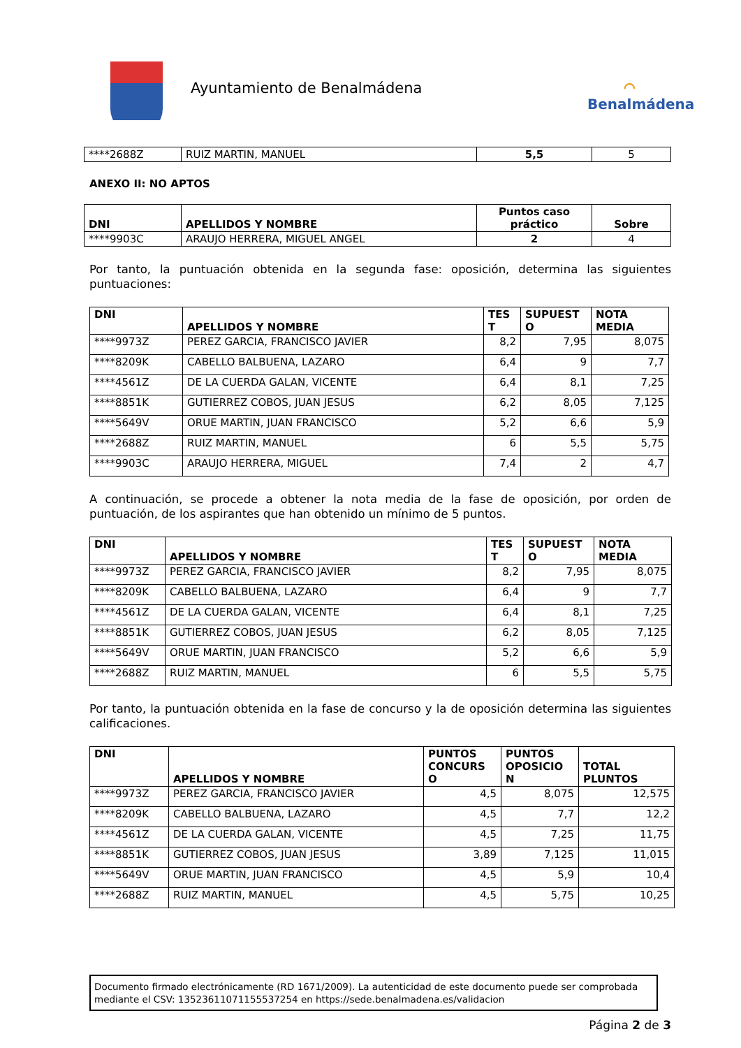Ayuntamiento de Benalmádena
⌒
Benalmádena
| ****2688Z | RUIZ MARTIN, MANUEL | 5,5 | 5 |
ANEXO II: NO APTOS
| DNI | APELLIDOS Y NOMBRE | Puntos caso práctico | Sobre |
| --- | --- | --- | --- |
| ****9903C | ARAUJO HERRERA, MIGUEL ANGEL | 2 | 4 |
Por tanto, la puntuación obtenida en la segunda fase: oposición, determina las siguientes puntuaciones:
| DNI | APELLIDOS Y NOMBRE | TES T | SUPUEST O | NOTA MEDIA |
| --- | --- | --- | --- | --- |
| ****9973Z | PEREZ GARCIA, FRANCISCO JAVIER | 8,2 | 7,95 | 8,075 |
| ****8209K | CABELLO BALBUENA, LAZARO | 6,4 | 9 | 7,7 |
| ****4561Z | DE LA CUERDA GALAN, VICENTE | 6,4 | 8,1 | 7,25 |
| ****8851K | GUTIERREZ COBOS, JUAN JESUS | 6,2 | 8,05 | 7,125 |
| ****5649V | ORUE MARTIN, JUAN FRANCISCO | 5,2 | 6,6 | 5,9 |
| ****2688Z | RUIZ MARTIN, MANUEL | 6 | 5,5 | 5,75 |
| ****9903C | ARAUJO HERRERA, MIGUEL | 7,4 | 2 | 4,7 |
A continuación, se procede a obtener la nota media de la fase de oposición, por orden de puntuación, de los aspirantes que han obtenido un mínimo de 5 puntos.
| DNI | APELLIDOS Y NOMBRE | TES T | SUPUEST O | NOTA MEDIA |
| --- | --- | --- | --- | --- |
| ****9973Z | PEREZ GARCIA, FRANCISCO JAVIER | 8,2 | 7,95 | 8,075 |
| ****8209K | CABELLO BALBUENA, LAZARO | 6,4 | 9 | 7,7 |
| ****4561Z | DE LA CUERDA GALAN, VICENTE | 6,4 | 8,1 | 7,25 |
| ****8851K | GUTIERREZ COBOS, JUAN JESUS | 6,2 | 8,05 | 7,125 |
| ****5649V | ORUE MARTIN, JUAN FRANCISCO | 5,2 | 6,6 | 5,9 |
| ****2688Z | RUIZ MARTIN, MANUEL | 6 | 5,5 | 5,75 |
Por tanto, la puntuación obtenida en la fase de concurso y la de oposición determina las siguientes calificaciones.
| DNI | APELLIDOS Y NOMBRE | PUNTOS CONCURS O | PUNTOS OPOSICIO N | TOTAL PLUNTOS |
| --- | --- | --- | --- | --- |
| ****9973Z | PEREZ GARCIA, FRANCISCO JAVIER | 4,5 | 8,075 | 12,575 |
| ****8209K | CABELLO BALBUENA, LAZARO | 4,5 | 7,7 | 12,2 |
| ****4561Z | DE LA CUERDA GALAN, VICENTE | 4,5 | 7,25 | 11,75 |
| ****8851K | GUTIERREZ COBOS, JUAN JESUS | 3,89 | 7,125 | 11,015 |
| ****5649V | ORUE MARTIN, JUAN FRANCISCO | 4,5 | 5,9 | 10,4 |
| ****2688Z | RUIZ MARTIN, MANUEL | 4,5 | 5,75 | 10,25 |
Documento firmado electrónicamente (RD 1671/2009). La autenticidad de este documento puede ser comprobada mediante el CSV: 13523611071155537254 en https://sede.benalmadena.es/validacion
Página 2 de 3